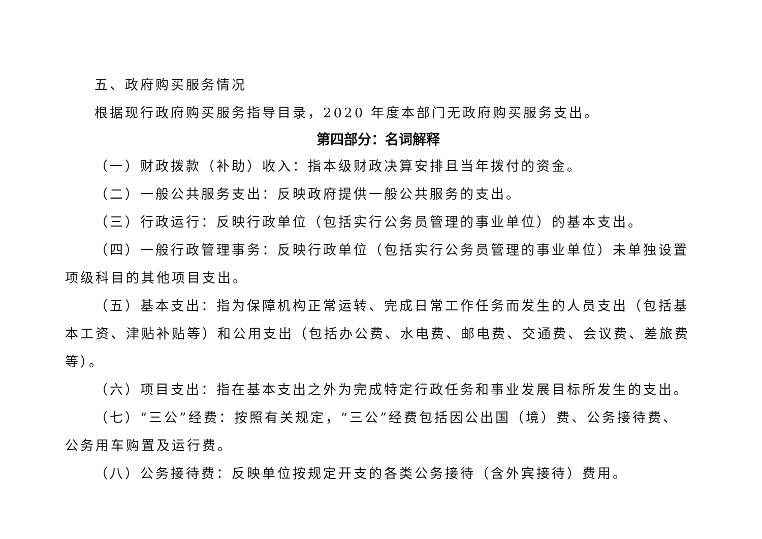五、政府购买服务情况
根据现行政府购买服务指导目录，2020 年度本部门无政府购买服务支出。
第四部分：名词解释
（一）财政拨款（补助）收入：指本级财政决算安排且当年拨付的资金。
（二）一般公共服务支出：反映政府提供一般公共服务的支出。
（三）行政运行：反映行政单位（包括实行公务员管理的事业单位）的基本支出。
（四）一般行政管理事务：反映行政单位（包括实行公务员管理的事业单位）未单独设置项级科目的其他项目支出。
（五）基本支出：指为保障机构正常运转、完成日常工作任务而发生的人员支出（包括基本工资、津贴补贴等）和公用支出（包括办公费、水电费、邮电费、交通费、会议费、差旅费等）。
（六）项目支出：指在基本支出之外为完成特定行政任务和事业发展目标所发生的支出。
（七）“三公”经费：按照有关规定，“三公”经费包括因公出国（境）费、公务接待费、公务用车购置及运行费。
（八）公务接待费：反映单位按规定开支的各类公务接待（含外宾接待）费用。